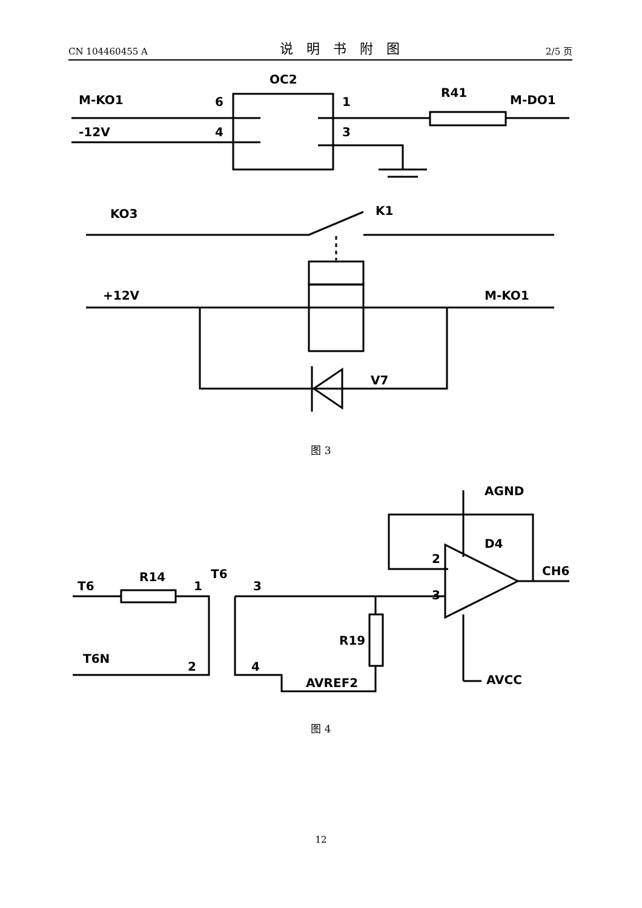CN 104460455 A 说明书附图 2/5 页
OC2
M-KO1
-12V
6
4
1
3
R41
M-DO1
KO3
K1
+12V
M-KO1
V7
图 3
AGND
D4
2
3
CH6
AVCC
T6
R14
T6
1
2
T6N
3
4
R19
AVREF2
图 4
12